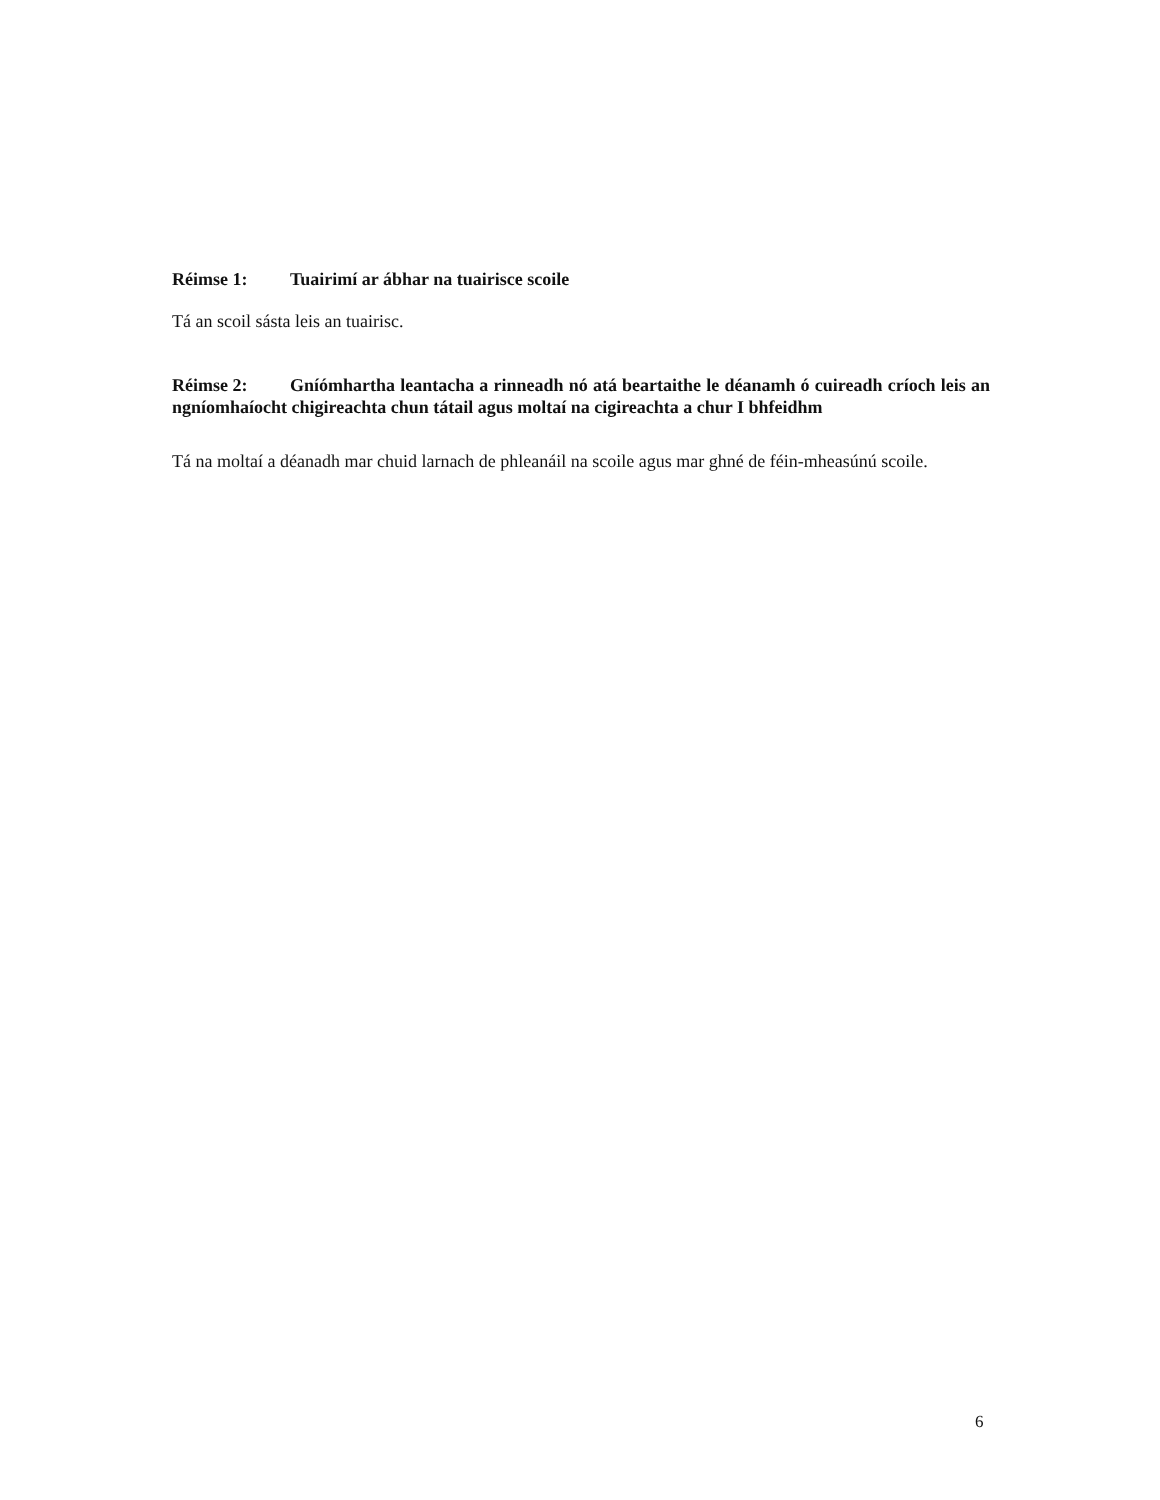Réimse 1: Tuairimí ar ábhar na tuairisce scoile
Tá an scoil sásta leis an tuairisc.
Réimse 2: Gníómhartha leantacha a rinneadh nó atá beartaithe le déanamh ó cuireadh críoch leis an ngníomhaíocht chigireachta chun tátail agus moltaí na cigireachta a chur I bhfeidhm
Tá na moltaí a déanadh mar chuid larnach de phleanáil na scoile agus mar ghné de féin-mheasúnú scoile.
6